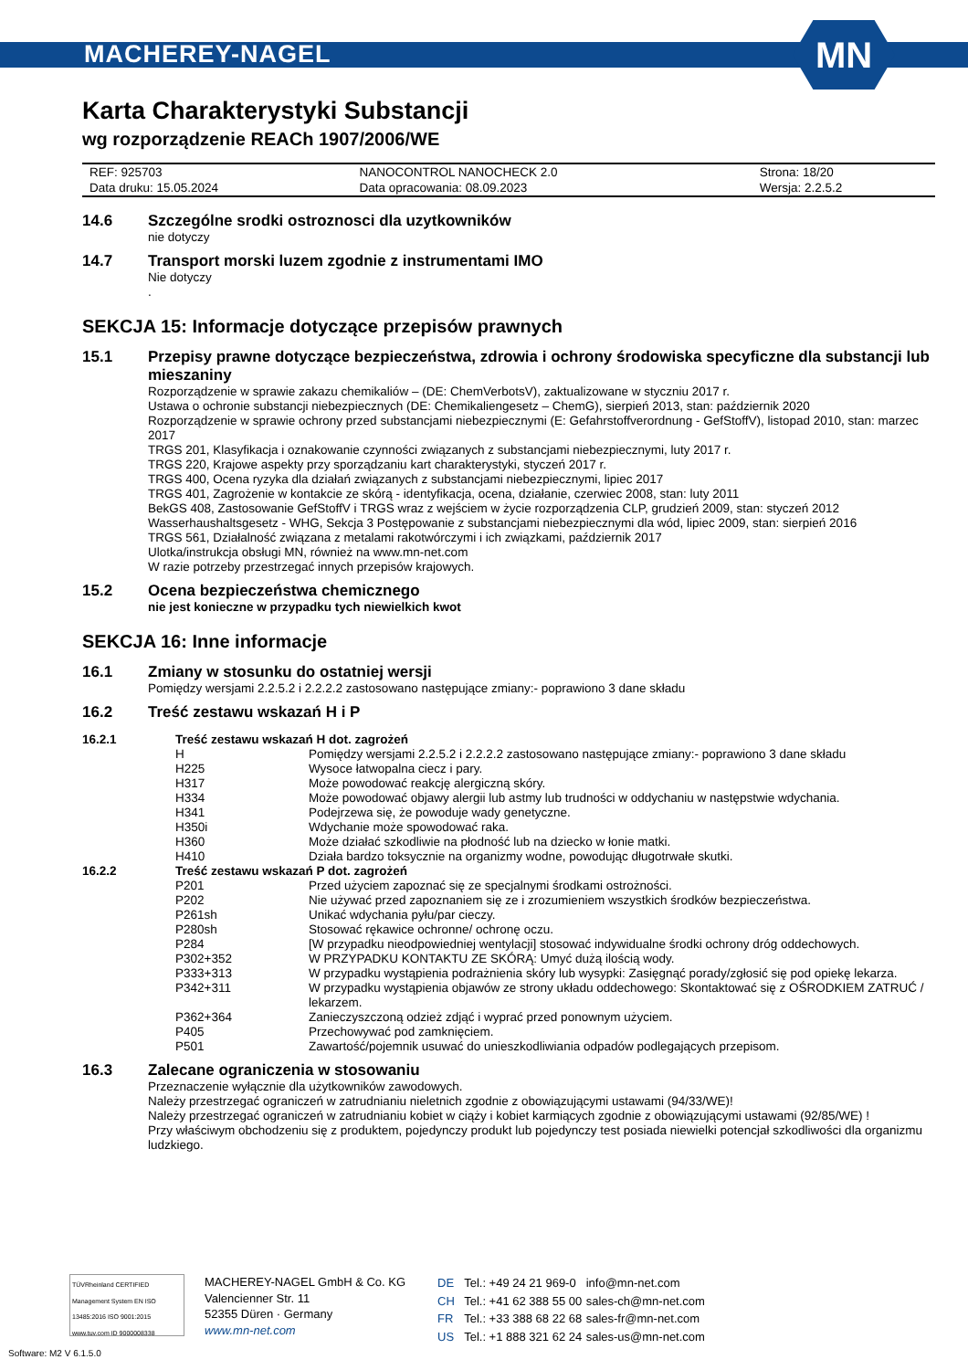MACHEREY-NAGEL
MN
Karta Charakterystyki Substancji
wg rozporządzenie REACh 1907/2006/WE
| REF: 925703 | NANOCONTROL NANOCHECK 2.0 | Strona: 18/20 |
| Data druku: 15.05.2024 | Data opracowania: 08.09.2023 | Wersja: 2.2.5.2 |
14.6 Szczególne srodki ostroznosci dla uzytkowników
nie dotyczy
14.7 Transport morski luzem zgodnie z instrumentami IMO
Nie dotyczy
.
SEKCJA 15: Informacje dotyczące przepisów prawnych
15.1 Przepisy prawne dotyczące bezpieczeństwa, zdrowia i ochrony środowiska specyficzne dla substancji lub mieszaniny
Rozporządzenie w sprawie zakazu chemikaliów – (DE: ChemVerbotsV), zaktualizowane w styczniu 2017 r.
Ustawa o ochronie substancji niebezpiecznych (DE: Chemikaliengesetz – ChemG), sierpień 2013, stan: październik 2020
Rozporządzenie w sprawie ochrony przed substancjami niebezpiecznymi (E: Gefahrstoffverordnung - GefStoffV), listopad 2010, stan: marzec 2017
TRGS 201, Klasyfikacja i oznakowanie czynności związanych z substancjami niebezpiecznymi, luty 2017 r.
TRGS 220, Krajowe aspekty przy sporządzaniu kart charakterystyki, styczeń 2017 r.
TRGS 400, Ocena ryzyka dla działań związanych z substancjami niebezpiecznymi, lipiec 2017
TRGS 401, Zagrożenie w kontakcie ze skórą - identyfikacja, ocena, działanie, czerwiec 2008, stan: luty 2011
BekGS 408, Zastosowanie GefStoffV i TRGS wraz z wejściem w życie rozporządzenia CLP, grudzień 2009, stan: styczeń 2012
Wasserhaushaltsgesetz - WHG, Sekcja 3 Postępowanie z substancjami niebezpiecznymi dla wód, lipiec 2009, stan: sierpień 2016
TRGS 561, Działalność związana z metalami rakotwórczymi i ich związkami, październik 2017
Ulotka/instrukcja obsługi MN, również na www.mn-net.com
W razie potrzeby przestrzegać innych przepisów krajowych.
15.2 Ocena bezpieczeństwa chemicznego
nie jest konieczne w przypadku tych niewielkich kwot
SEKCJA 16: Inne informacje
16.1 Zmiany w stosunku do ostatniej wersji
Pomiędzy wersjami 2.2.5.2 i 2.2.2.2 zastosowano następujące zmiany:- poprawiono 3 dane składu
16.2 Treść zestawu wskazań H i P
| 16.2.1 | Treść zestawu wskazań H dot. zagrożeń | |
| | H | Pomiędzy wersjami 2.2.5.2 i 2.2.2.2 zastosowano następujące zmiany:- poprawiono 3 dane składu |
| | H225 | Wysoce łatwopalna ciecz i pary. |
| | H317 | Może powodować reakcję alergiczną skóry. |
| | H334 | Może powodować objawy alergii lub astmy lub trudności w oddychaniu w następstwie wdychania. |
| | H341 | Podejrzewa się, że powoduje wady genetyczne. |
| | H350i | Wdychanie może spowodować raka. |
| | H360 | Może działać szkodliwie na płodność lub na dziecko w łonie matki. |
| | H410 | Działa bardzo toksycznie na organizmy wodne, powodując długotrwałe skutki. |
| 16.2.2 | Treść zestawu wskazań P dot. zagrożeń | |
| | P201 | Przed użyciem zapoznać się ze specjalnymi środkami ostrożności. |
| | P202 | Nie używać przed zapoznaniem się ze i zrozumieniem wszystkich środków bezpieczeństwa. |
| | P261sh | Unikać wdychania pyłu/par cieczy. |
| | P280sh | Stosować rękawice ochronne/ ochronę oczu. |
| | P284 | [W przypadku nieodpowiedniej wentylacji] stosować indywidualne środki ochrony dróg oddechowych. |
| | P302+352 | W PRZYPADKU KONTAKTU ZE SKÓRĄ: Umyć dużą ilością wody. |
| | P333+313 | W przypadku wystąpienia podrażnienia skóry lub wysypki: Zasięgnąć porady/zgłosić się pod opiekę lekarza. |
| | P342+311 | W przypadku wystąpienia objawów ze strony układu oddechowego: Skontaktować się z OŚRODKIEM ZATRUĆ / lekarzem. |
| | P362+364 | Zanieczyszczoną odzież zdjąć i wyprać przed ponownym użyciem. |
| | P405 | Przechowywać pod zamknięciem. |
| | P501 | Zawartość/pojemnik usuwać do unieszkodliwiania odpadów podlegających przepisom. |
16.3 Zalecane ograniczenia w stosowaniu
Przeznaczenie wyłącznie dla użytkowników zawodowych.
Należy przestrzegać ograniczeń w zatrudnianiu nieletnich zgodnie z obowiązującymi ustawami (94/33/WE)!
Należy przestrzegać ograniczeń w zatrudnianiu kobiet w ciąży i kobiet karmiących zgodnie z obowiązującymi ustawami (92/85/WE) !
Przy właściwym obchodzeniu się z produktem, pojedynczy produkt lub pojedynczy test posiada niewielki potencjał szkodliwości dla organizmu ludzkiego.
TÜVRheinland CERTIFIED
Management System EN ISO 13485:2016 ISO 9001:2015
www.tuv.com ID 9000008338
MACHEREY-NAGEL GmbH & Co. KG
Valencienner Str. 11
52355 Düren · Germany
www.mn-net.com
| DE | Tel.: +49 24 21 969-0 | info@mn-net.com |
| CH | Tel.: +41 62 388 55 00 | sales-ch@mn-net.com |
| FR | Tel.: +33 388 68 22 68 | sales-fr@mn-net.com |
| US | Tel.: +1 888 321 62 24 | sales-us@mn-net.com |
Software: M2 V 6.1.5.0